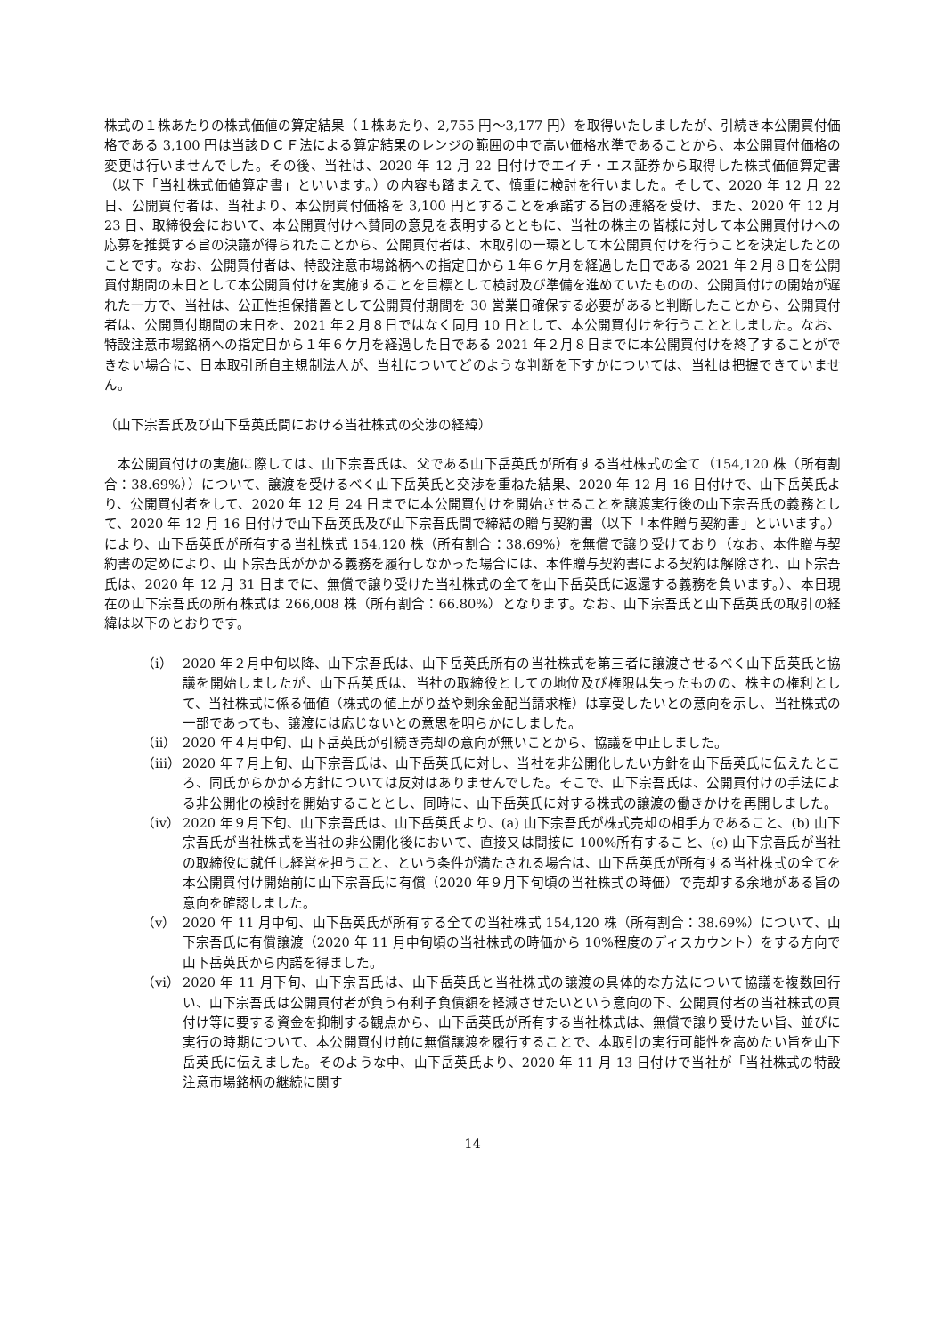株式の１株あたりの株式価値の算定結果（１株あたり、2,755 円〜3,177 円）を取得いたしましたが、引続き本公開買付価格である 3,100 円は当該ＤＣＦ法による算定結果のレンジの範囲の中で高い価格水準であることから、本公開買付価格の変更は行いませんでした。その後、当社は、2020 年 12 月 22 日付けでエイチ・エス証券から取得した株式価値算定書（以下「当社株式価値算定書」といいます。）の内容も踏まえて、慎重に検討を行いました。そして、2020 年 12 月 22 日、公開買付者は、当社より、本公開買付価格を 3,100 円とすることを承諾する旨の連絡を受け、また、2020 年 12 月 23 日、取締役会において、本公開買付けへ賛同の意見を表明するとともに、当社の株主の皆様に対して本公開買付けへの応募を推奨する旨の決議が得られたことから、公開買付者は、本取引の一環として本公開買付けを行うことを決定したとのことです。なお、公開買付者は、特設注意市場銘柄への指定日から１年６ケ月を経過した日である 2021 年２月８日を公開買付期間の末日として本公開買付けを実施することを目標として検討及び準備を進めていたものの、公開買付けの開始が遅れた一方で、当社は、公正性担保措置として公開買付期間を 30 営業日確保する必要があると判断したことから、公開買付者は、公開買付期間の末日を、2021 年２月８日ではなく同月 10 日として、本公開買付けを行うこととしました。なお、特設注意市場銘柄への指定日から１年６ケ月を経過した日である 2021 年２月８日までに本公開買付けを終了することができない場合に、日本取引所自主規制法人が、当社についてどのような判断を下すかについては、当社は把握できていません。
（山下宗吾氏及び山下岳英氏間における当社株式の交渉の経緯）
　本公開買付けの実施に際しては、山下宗吾氏は、父である山下岳英氏が所有する当社株式の全て（154,120 株（所有割合：38.69%））について、譲渡を受けるべく山下岳英氏と交渉を重ねた結果、2020 年 12 月 16 日付けで、山下岳英氏より、公開買付者をして、2020 年 12 月 24 日までに本公開買付けを開始させることを譲渡実行後の山下宗吾氏の義務として、2020 年 12 月 16 日付けで山下岳英氏及び山下宗吾氏間で締結の贈与契約書（以下「本件贈与契約書」といいます。）により、山下岳英氏が所有する当社株式 154,120 株（所有割合：38.69%）を無償で譲り受けており（なお、本件贈与契約書の定めにより、山下宗吾氏がかかる義務を履行しなかった場合には、本件贈与契約書による契約は解除され、山下宗吾氏は、2020 年 12 月 31 日までに、無償で譲り受けた当社株式の全てを山下岳英氏に返還する義務を負います。）、本日現在の山下宗吾氏の所有株式は 266,008 株（所有割合：66.80%）となります。なお、山下宗吾氏と山下岳英氏の取引の経緯は以下のとおりです。
（ⅰ） 2020 年２月中旬以降、山下宗吾氏は、山下岳英氏所有の当社株式を第三者に譲渡させるべく山下岳英氏と協議を開始しましたが、山下岳英氏は、当社の取締役としての地位及び権限は失ったものの、株主の権利として、当社株式に係る価値（株式の値上がり益や剰余金配当請求権）は享受したいとの意向を示し、当社株式の一部であっても、譲渡には応じないとの意思を明らかにしました。
（ⅱ） 2020 年４月中旬、山下岳英氏が引続き売却の意向が無いことから、協議を中止しました。
（ⅲ） 2020 年７月上旬、山下宗吾氏は、山下岳英氏に対し、当社を非公開化したい方針を山下岳英氏に伝えたところ、同氏からかかる方針については反対はありませんでした。そこで、山下宗吾氏は、公開買付けの手法による非公開化の検討を開始することとし、同時に、山下岳英氏に対する株式の譲渡の働きかけを再開しました。
（ⅳ） 2020 年９月下旬、山下宗吾氏は、山下岳英氏より、(a) 山下宗吾氏が株式売却の相手方であること、(b) 山下宗吾氏が当社株式を当社の非公開化後において、直接又は間接に 100%所有すること、(c) 山下宗吾氏が当社の取締役に就任し経営を担うこと、という条件が満たされる場合は、山下岳英氏が所有する当社株式の全てを本公開買付け開始前に山下宗吾氏に有償（2020 年９月下旬頃の当社株式の時価）で売却する余地がある旨の意向を確認しました。
（ⅴ） 2020 年 11 月中旬、山下岳英氏が所有する全ての当社株式 154,120 株（所有割合：38.69%）について、山下宗吾氏に有償譲渡（2020 年 11 月中旬頃の当社株式の時価から 10%程度のディスカウント）をする方向で山下岳英氏から内諾を得ました。
（ⅵ） 2020 年 11 月下旬、山下宗吾氏は、山下岳英氏と当社株式の譲渡の具体的な方法について協議を複数回行い、山下宗吾氏は公開買付者が負う有利子負債額を軽減させたいという意向の下、公開買付者の当社株式の買付け等に要する資金を抑制する観点から、山下岳英氏が所有する当社株式は、無償で譲り受けたい旨、並びに実行の時期について、本公開買付け前に無償譲渡を履行することで、本取引の実行可能性を高めたい旨を山下岳英氏に伝えました。そのような中、山下岳英氏より、2020 年 11 月 13 日付けで当社が「当社株式の特設注意市場銘柄の継続に関す
14